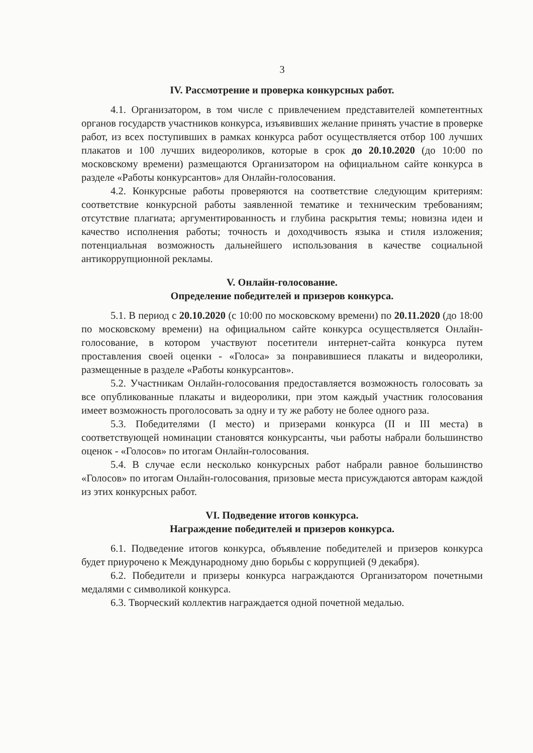3
IV. Рассмотрение и проверка конкурсных работ.
4.1. Организатором, в том числе с привлечением представителей компетентных органов государств участников конкурса, изъявивших желание принять участие в проверке работ, из всех поступивших в рамках конкурса работ осуществляется отбор 100 лучших плакатов и 100 лучших видеороликов, которые в срок до 20.10.2020 (до 10:00 по московскому времени) размещаются Организатором на официальном сайте конкурса в разделе «Работы конкурсантов» для Онлайн-голосования.
4.2. Конкурсные работы проверяются на соответствие следующим критериям: соответствие конкурсной работы заявленной тематике и техническим требованиям; отсутствие плагиата; аргументированность и глубина раскрытия темы; новизна идеи и качество исполнения работы; точность и доходчивость языка и стиля изложения; потенциальная возможность дальнейшего использования в качестве социальной антикоррупционной рекламы.
V. Онлайн-голосование.
Определение победителей и призеров конкурса.
5.1. В период с 20.10.2020 (с 10:00 по московскому времени) по 20.11.2020 (до 18:00 по московскому времени) на официальном сайте конкурса осуществляется Онлайн-голосование, в котором участвуют посетители интернет-сайта конкурса путем проставления своей оценки - «Голоса» за понравившиеся плакаты и видеоролики, размещенные в разделе «Работы конкурсантов».
5.2. Участникам Онлайн-голосования предоставляется возможность голосовать за все опубликованные плакаты и видеоролики, при этом каждый участник голосования имеет возможность проголосовать за одну и ту же работу не более одного раза.
5.3. Победителями (I место) и призерами конкурса (II и III места) в соответствующей номинации становятся конкурсанты, чьи работы набрали большинство оценок - «Голосов» по итогам Онлайн-голосования.
5.4. В случае если несколько конкурсных работ набрали равное большинство «Голосов» по итогам Онлайн-голосования, призовые места присуждаются авторам каждой из этих конкурсных работ.
VI. Подведение итогов конкурса.
Награждение победителей и призеров конкурса.
6.1. Подведение итогов конкурса, объявление победителей и призеров конкурса будет приурочено к Международному дню борьбы с коррупцией (9 декабря).
6.2. Победители и призеры конкурса награждаются Организатором почетными медалями с символикой конкурса.
6.3. Творческий коллектив награждается одной почетной медалью.